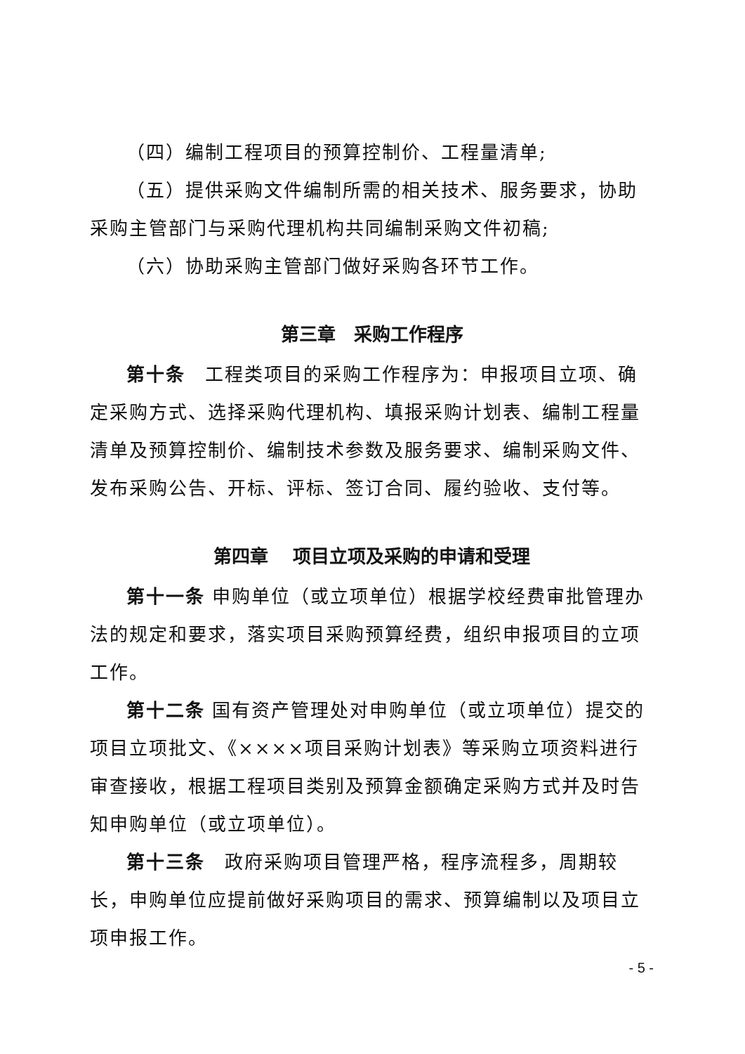（四）编制工程项目的预算控制价、工程量清单;
（五）提供采购文件编制所需的相关技术、服务要求，协助采购主管部门与采购代理机构共同编制采购文件初稿;
（六）协助采购主管部门做好采购各环节工作。
第三章　采购工作程序
第十条　工程类项目的采购工作程序为：申报项目立项、确定采购方式、选择采购代理机构、填报采购计划表、编制工程量清单及预算控制价、编制技术参数及服务要求、编制采购文件、发布采购公告、开标、评标、签订合同、履约验收、支付等。
第四章　 项目立项及采购的申请和受理
第十一条 申购单位（或立项单位）根据学校经费审批管理办法的规定和要求，落实项目采购预算经费，组织申报项目的立项工作。
第十二条 国有资产管理处对申购单位（或立项单位）提交的项目立项批文、《××××项目采购计划表》等采购立项资料进行审查接收，根据工程项目类别及预算金额确定采购方式并及时告知申购单位（或立项单位）。
第十三条　政府采购项目管理严格，程序流程多，周期较长，申购单位应提前做好采购项目的需求、预算编制以及项目立项申报工作。
- 5 -